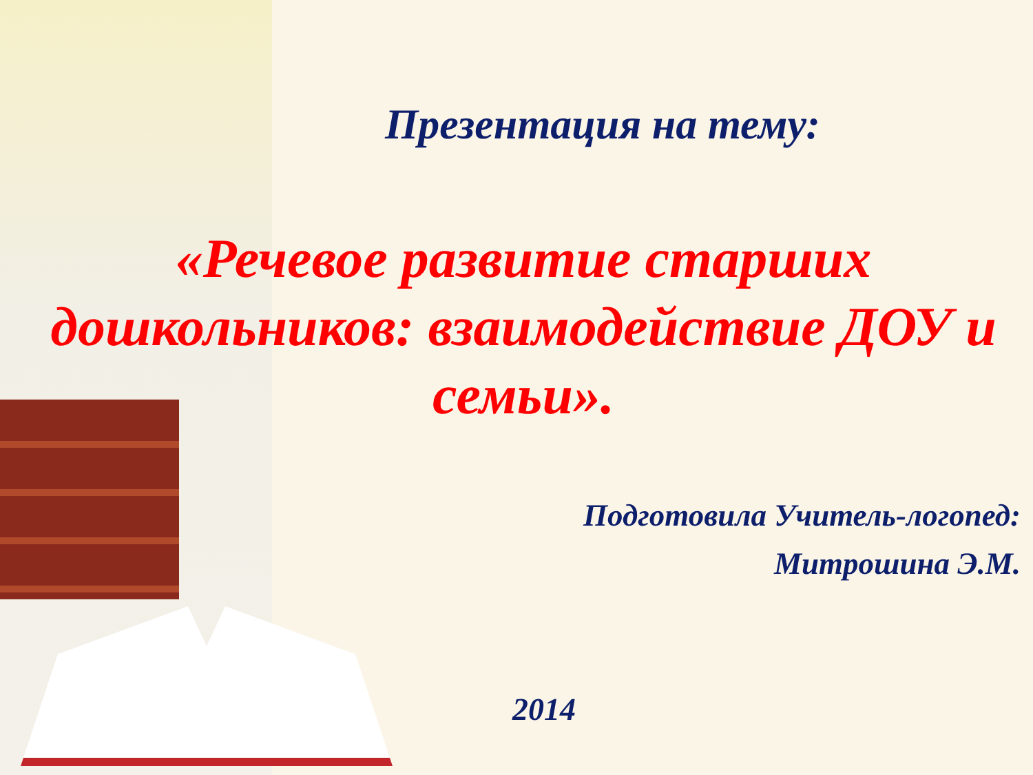Презентация на тему:
«Речевое развитие старших дошкольников: взаимодействие ДОУ и семьи».
Подготовила Учитель-логопед:
Митрошина Э.М.
2014